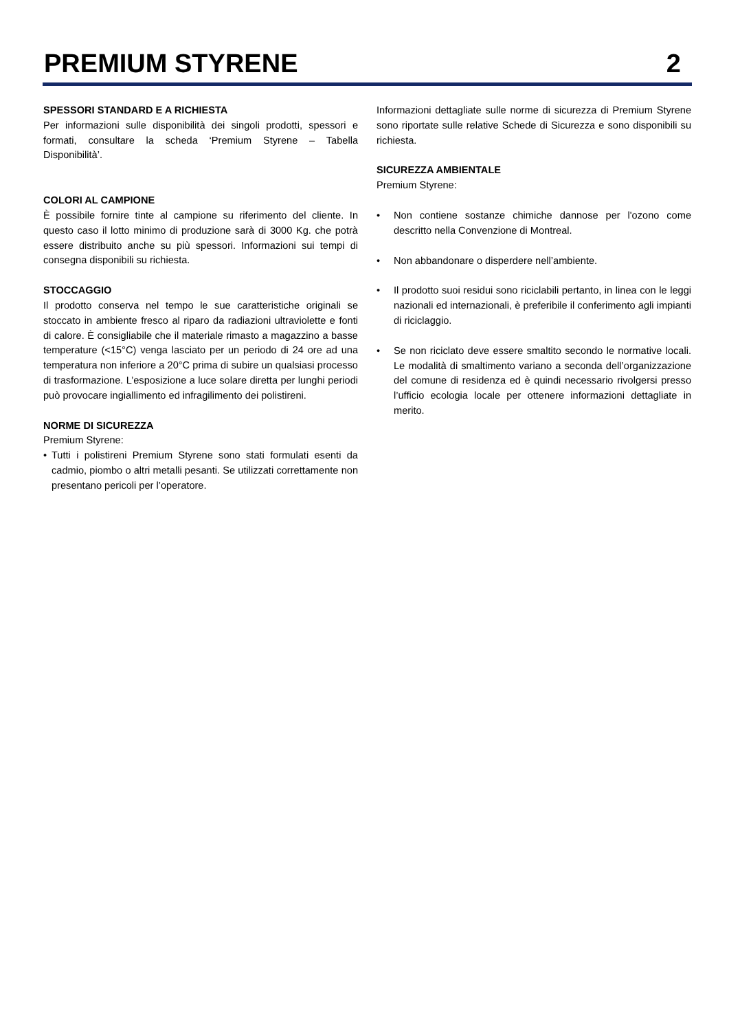PREMIUM STYRENE 2
SPESSORI STANDARD E A RICHIESTA
Per informazioni sulle disponibilità dei singoli prodotti, spessori e formati, consultare la scheda ‘Premium Styrene – Tabella Disponibilità’.
COLORI AL CAMPIONE
È possibile fornire tinte al campione su riferimento del cliente. In questo caso il lotto minimo di produzione sarà di 3000 Kg. che potrà essere distribuito anche su più spessori. Informazioni sui tempi di consegna disponibili su richiesta.
STOCCAGGIO
Il prodotto conserva nel tempo le sue caratteristiche originali se stoccato in ambiente fresco al riparo da radiazioni ultraviolette e fonti di calore. È consigliabile che il materiale rimasto a magazzino a basse temperature (<15°C) venga lasciato per un periodo di 24 ore ad una temperatura non inferiore a 20°C prima di subire un qualsiasi processo di trasformazione. L’esposizione a luce solare diretta per lunghi periodi può provocare ingiallimento ed infragilimento dei polistireni.
NORME DI SICUREZZA
Premium Styrene:
• Tutti i polistireni Premium Styrene sono stati formulati esenti da cadmio, piombo o altri metalli pesanti. Se utilizzati correttamente non presentano pericoli per l’operatore.
Informazioni dettagliate sulle norme di sicurezza di Premium Styrene sono riportate sulle relative Schede di Sicurezza e sono disponibili su richiesta.
SICUREZZA AMBIENTALE
Premium Styrene:
• Non contiene sostanze chimiche dannose per l'ozono come descritto nella Convenzione di Montreal.
• Non abbandonare o disperdere nell’ambiente.
• Il prodotto suoi residui sono riciclabili pertanto, in linea con le leggi nazionali ed internazionali, è preferibile il conferimento agli impianti di riciclaggio.
• Se non riciclato deve essere smaltito secondo le normative locali. Le modalità di smaltimento variano a seconda dell’organizzazione del comune di residenza ed è quindi necessario rivolgersi presso l’ufficio ecologia locale per ottenere informazioni dettagliate in merito.